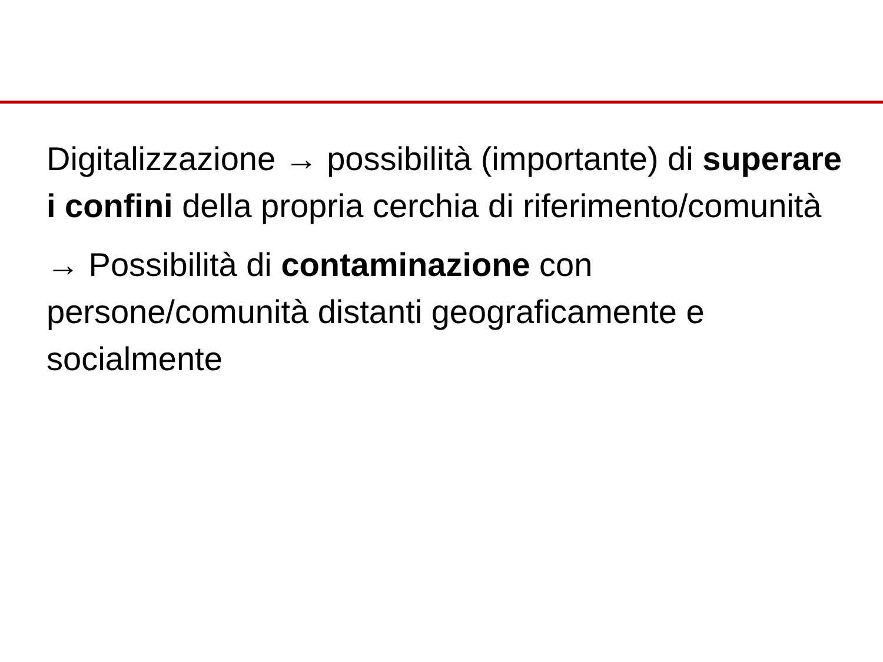Digitalizzazione → possibilità (importante) di superare i confini della propria cerchia di riferimento/comunità
→ Possibilità di contaminazione con persone/comunità distanti geograficamente e socialmente